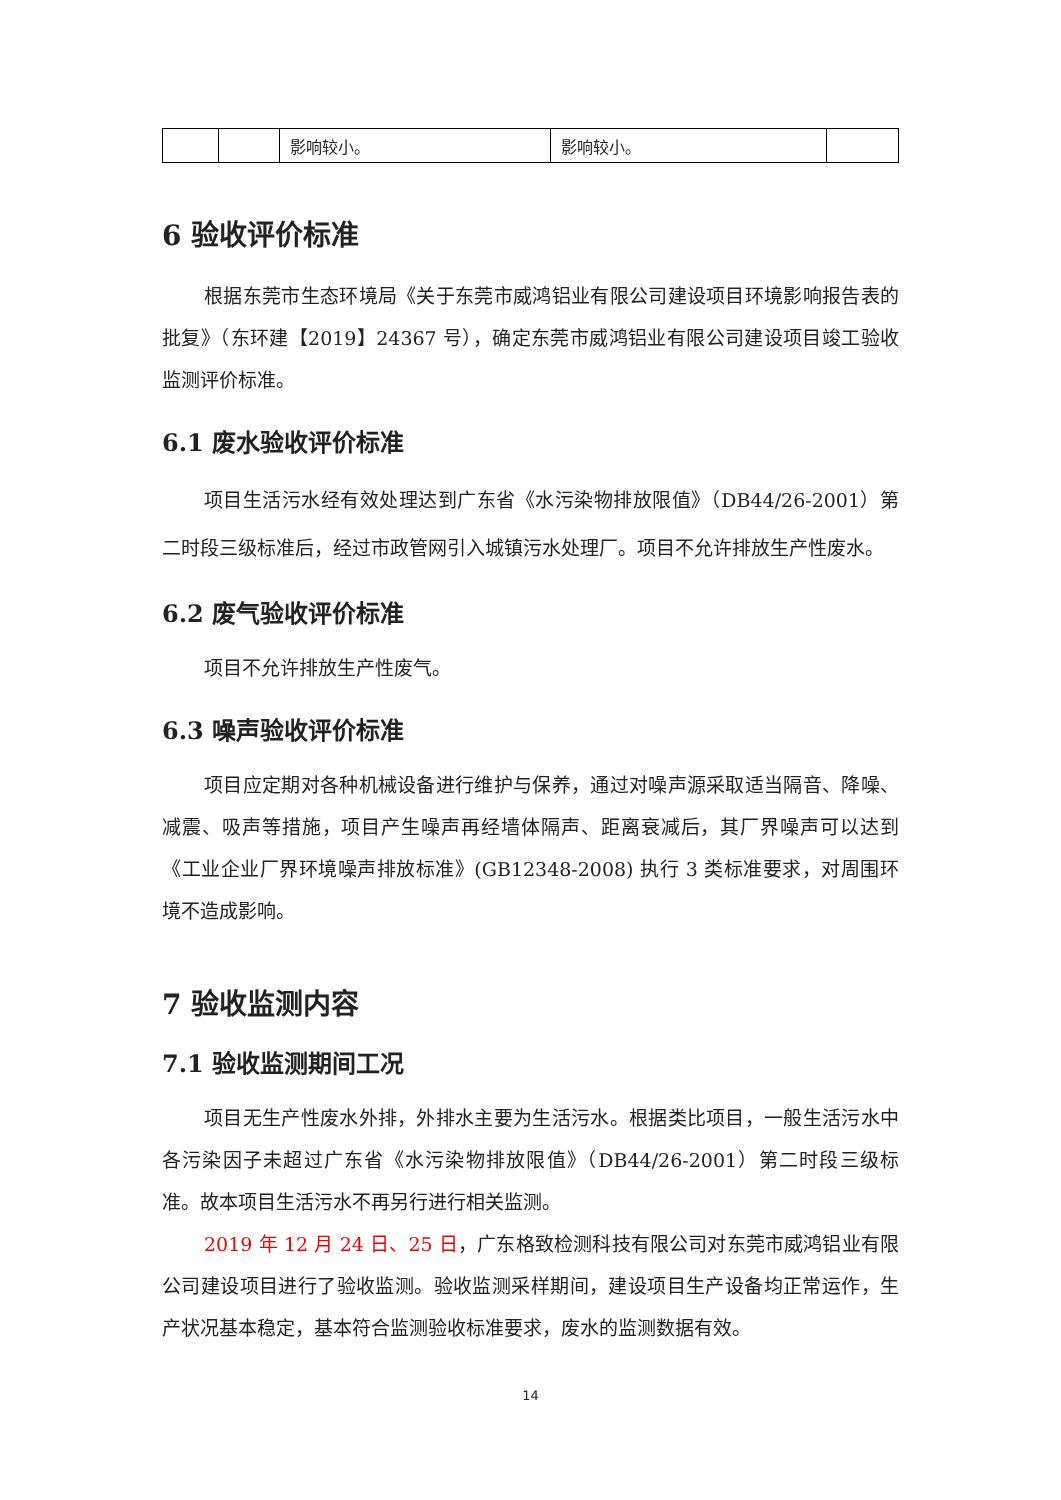| | | 影响较小。 | 影响较小。 | |
6 验收评价标准
根据东莞市生态环境局《关于东莞市威鸿铝业有限公司建设项目环境影响报告表的批复》（东环建【2019】24367 号），确定东莞市威鸿铝业有限公司建设项目竣工验收监测评价标准。
6.1 废水验收评价标准
项目生活污水经有效处理达到广东省《水污染物排放限值》（DB44/26-2001）第二时段三级标准后，经过市政管网引入城镇污水处理厂。项目不允许排放生产性废水。
6.2 废气验收评价标准
项目不允许排放生产性废气。
6.3 噪声验收评价标准
项目应定期对各种机械设备进行维护与保养，通过对噪声源采取适当隔音、降噪、减震、吸声等措施，项目产生噪声再经墙体隔声、距离衰减后，其厂界噪声可以达到《工业企业厂界环境噪声排放标准》(GB12348-2008) 执行 3 类标准要求，对周围环境不造成影响。
7 验收监测内容
7.1 验收监测期间工况
项目无生产性废水外排，外排水主要为生活污水。根据类比项目，一般生活污水中各污染因子未超过广东省《水污染物排放限值》（DB44/26-2001）第二时段三级标准。故本项目生活污水不再另行进行相关监测。
2019 年 12 月 24 日、25 日，广东格致检测科技有限公司对东莞市威鸿铝业有限公司建设项目进行了验收监测。验收监测采样期间，建设项目生产设备均正常运作，生产状况基本稳定，基本符合监测验收标准要求，废水的监测数据有效。
14